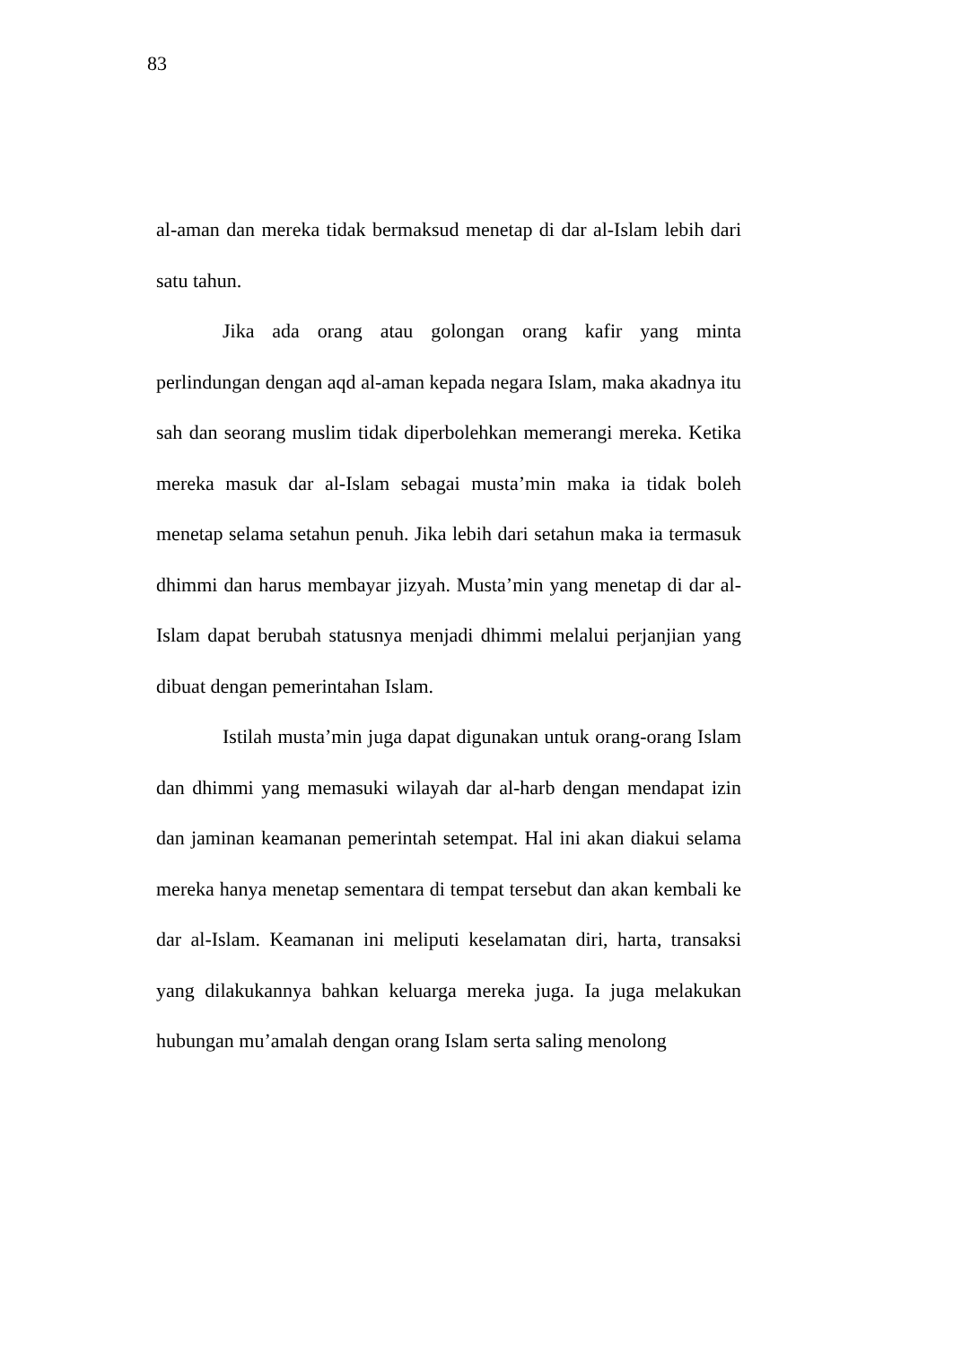83
al-aman dan mereka tidak bermaksud menetap di dar al-Islam lebih dari satu tahun.
Jika ada orang atau golongan orang kafir yang minta perlindungan dengan aqd al-aman kepada negara Islam, maka akadnya itu sah dan seorang muslim tidak diperbolehkan memerangi mereka. Ketika mereka masuk dar al-Islam sebagai musta’min maka ia tidak boleh menetap selama setahun penuh. Jika lebih dari setahun maka ia termasuk dhimmi dan harus membayar jizyah. Musta’min yang menetap di dar al-Islam dapat berubah statusnya menjadi dhimmi melalui perjanjian yang dibuat dengan pemerintahan Islam.
Istilah musta’min juga dapat digunakan untuk orang-orang Islam dan dhimmi yang memasuki wilayah dar al-harb dengan mendapat izin dan jaminan keamanan pemerintah setempat. Hal ini akan diakui selama mereka hanya menetap sementara di tempat tersebut dan akan kembali ke dar al-Islam. Keamanan ini meliputi keselamatan diri, harta, transaksi yang dilakukannya bahkan keluarga mereka juga. Ia juga melakukan hubungan mu’amalah dengan orang Islam serta saling menolong